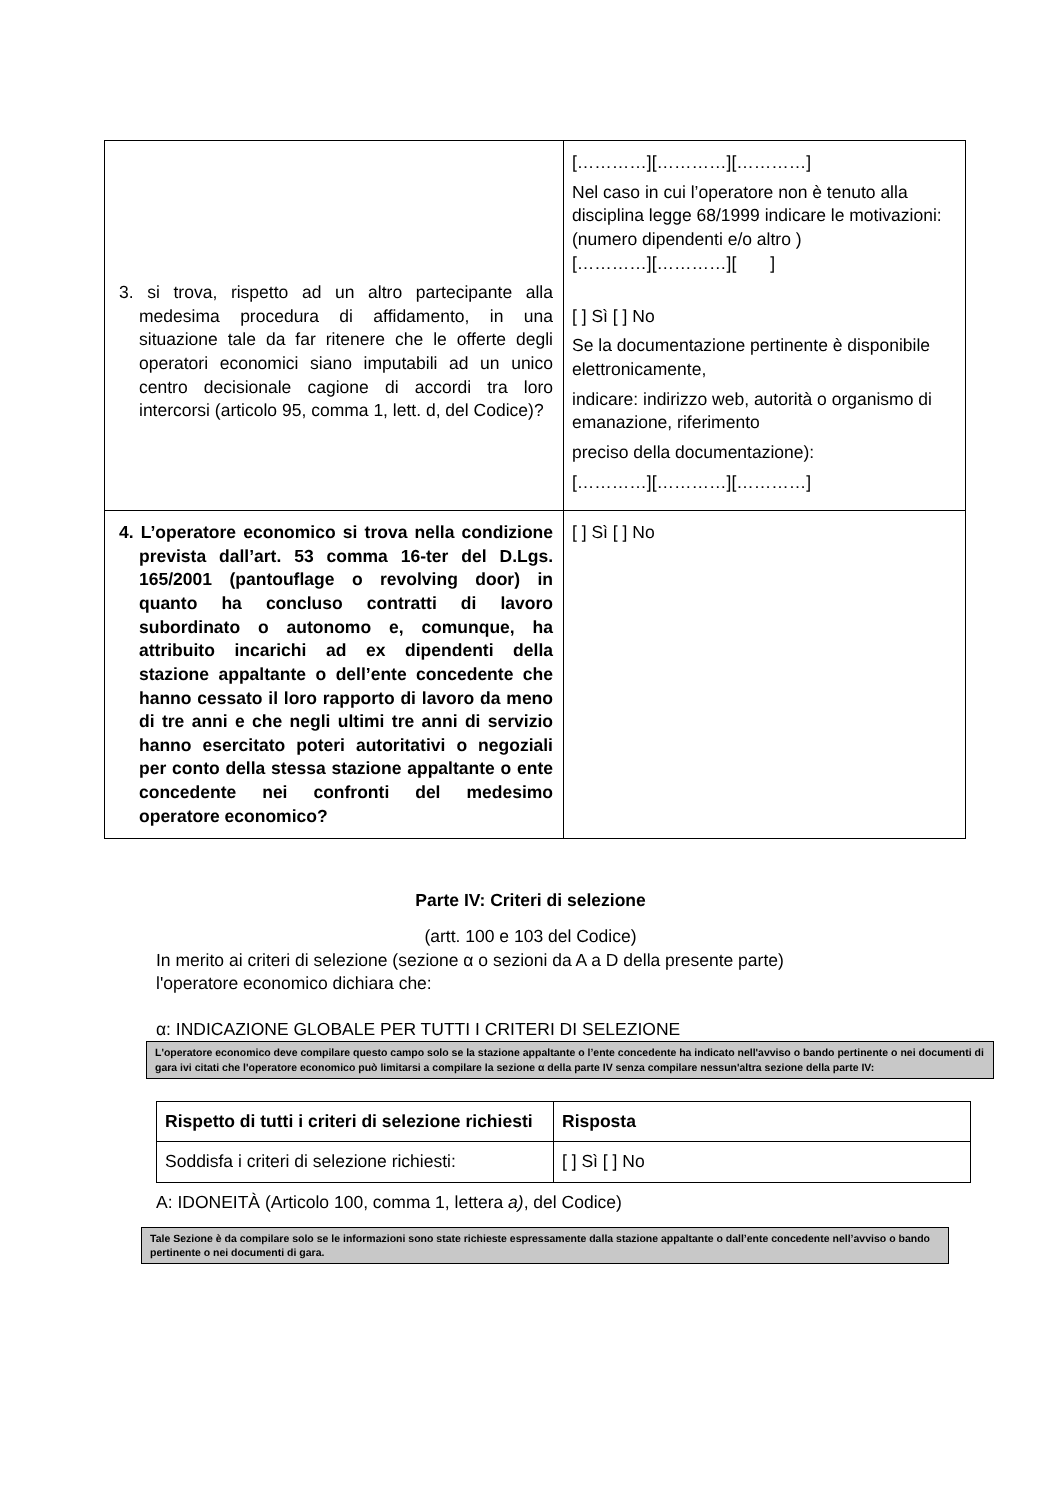| 3. si trova, rispetto ad un altro partecipante alla medesima procedura di affidamento, in una situazione tale da far ritenere che le offerte degli operatori economici siano imputabili ad un unico centro decisionale cagione di accordi tra loro intercorsi (articolo 95, comma 1, lett. d, del Codice)? | […………][…………][…………] Nel caso in cui l’operatore non è tenuto alla disciplina legge 68/1999 indicare le motivazioni: (numero dipendenti e/o altro ) […………][…………][ ] [ ] Sì [ ] No Se la documentazione pertinente è disponibile elettronicamente, indicare: indirizzo web, autorità o organismo di emanazione, riferimento preciso della documentazione): […………][…………][…………] |
| 4. L’operatore economico si trova nella condizione prevista dall’art. 53 comma 16-ter del D.Lgs. 165/2001 (pantouflage o revolving door) in quanto ha concluso contratti di lavoro subordinato o autonomo e, comunque, ha attribuito incarichi ad ex dipendenti della stazione appaltante o dell’ente concedente che hanno cessato il loro rapporto di lavoro da meno di tre anni e che negli ultimi tre anni di servizio hanno esercitato poteri autoritativi o negoziali per conto della stessa stazione appaltante o ente concedente nei confronti del medesimo operatore economico? | [ ] Sì [ ] No |
Parte IV: Criteri di selezione
(artt. 100 e 103 del Codice)
In merito ai criteri di selezione (sezione α o sezioni da A a D della presente parte)
l'operatore economico dichiara che:
α: INDICAZIONE GLOBALE PER TUTTI I CRITERI DI SELEZIONE
L'operatore economico deve compilare questo campo solo se la stazione appaltante o l’ente concedente ha indicato nell'avviso o bando pertinente o nei documenti di gara ivi citati che l'operatore economico può limitarsi a compilare la sezione α della parte IV senza compilare nessun'altra sezione della parte IV:
| Rispetto di tutti i criteri di selezione richiesti | Risposta |
| --- | --- |
| Soddisfa i criteri di selezione richiesti: | [ ] Sì [ ] No |
A: IDONEITÀ (Articolo 100, comma 1, lettera a), del Codice)
Tale Sezione è da compilare solo se le informazioni sono state richieste espressamente dalla stazione appaltante o dall’ente concedente nell’avviso o bando pertinente o nei documenti di gara.